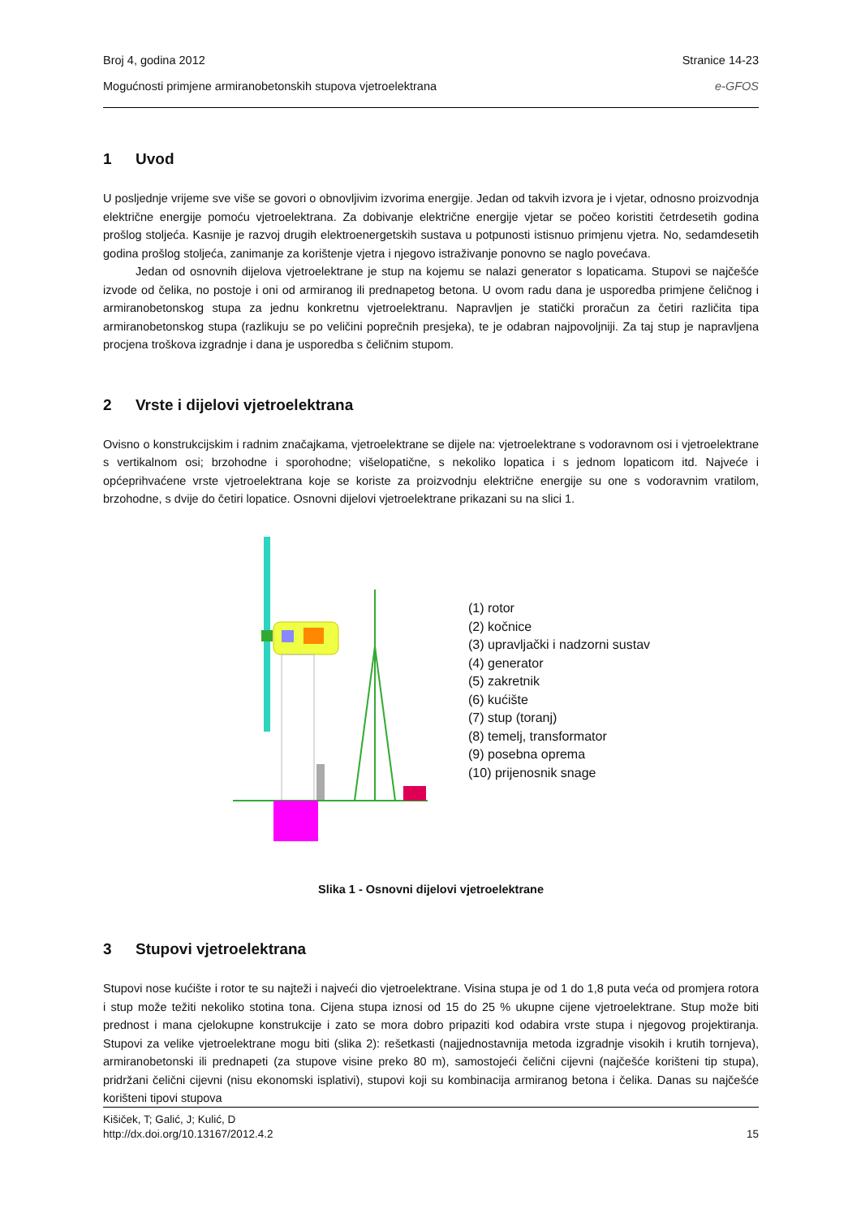Broj 4, godina 2012 Stranice 14-23
Mogućnosti primjene armiranobetonskih stupova vjetroelektrana e-GFOS
1 Uvod
U posljednje vrijeme sve više se govori o obnovljivim izvorima energije. Jedan od takvih izvora je i vjetar, odnosno proizvodnja električne energije pomoću vjetroelektrana. Za dobivanje električne energije vjetar se počeo koristiti četrdesetih godina prošlog stoljeća. Kasnije je razvoj drugih elektroenergetskih sustava u potpunosti istisnuo primjenu vjetra. No, sedamdesetih godina prošlog stoljeća, zanimanje za korištenje vjetra i njegovo istraživanje ponovno se naglo povećava.
Jedan od osnovnih dijelova vjetroelektrane je stup na kojemu se nalazi generator s lopaticama. Stupovi se najčešće izvode od čelika, no postoje i oni od armiranog ili prednapetog betona. U ovom radu dana je usporedba primjene čeličnog i armiranobetonskog stupa za jednu konkretnu vjetroelektranu. Napravljen je statički proračun za četiri različita tipa armiranobetonskog stupa (razlikuju se po veličini poprečnih presjeka), te je odabran najpovoljniji. Za taj stup je napravljena procjena troškova izgradnje i dana je usporedba s čeličnim stupom.
2 Vrste i dijelovi vjetroelektrana
Ovisno o konstrukcijskim i radnim značajkama, vjetroelektrane se dijele na: vjetroelektrane s vodoravnom osi i vjetroelektrane s vertikalnom osi; brzohodne i sporohodne; višelopatične, s nekoliko lopatica i s jednom lopaticom itd. Najveće i općeprihvaćene vrste vjetroelektrana koje se koriste za proizvodnju električne energije su one s vodoravnim vratilom, brzohodne, s dvije do četiri lopatice. Osnovni dijelovi vjetroelektrane prikazani su na slici 1.
(1) rotor
(2) kočnice
(3) upravljački i nadzorni sustav
(4) generator
(5) zakretnik
(6) kućište
(7) stup (toranj)
(8) temelj, transformator
(9) posebna oprema
(10) prijenosnik snage
Slika 1 - Osnovni dijelovi vjetroelektrane
3 Stupovi vjetroelektrana
Stupovi nose kućište i rotor te su najteži i najveći dio vjetroelektrane. Visina stupa je od 1 do 1,8 puta veća od promjera rotora i stup može težiti nekoliko stotina tona. Cijena stupa iznosi od 15 do 25 % ukupne cijene vjetroelektrane. Stup može biti prednost i mana cjelokupne konstrukcije i zato se mora dobro pripaziti kod odabira vrste stupa i njegovog projektiranja. Stupovi za velike vjetroelektrane mogu biti (slika 2): rešetkasti (najjednostavnija metoda izgradnje visokih i krutih tornjeva), armiranobetonski ili prednapeti (za stupove visine preko 80 m), samostojeći čelični cijevni (najčešće korišteni tip stupa), pridržani čelični cijevni (nisu ekonomski isplativi), stupovi koji su kombinacija armiranog betona i čelika. Danas su najčešće korišteni tipovi stupova
Kišiček, T; Galić, J; Kulić, D
http://dx.doi.org/10.13167/2012.4.2 15